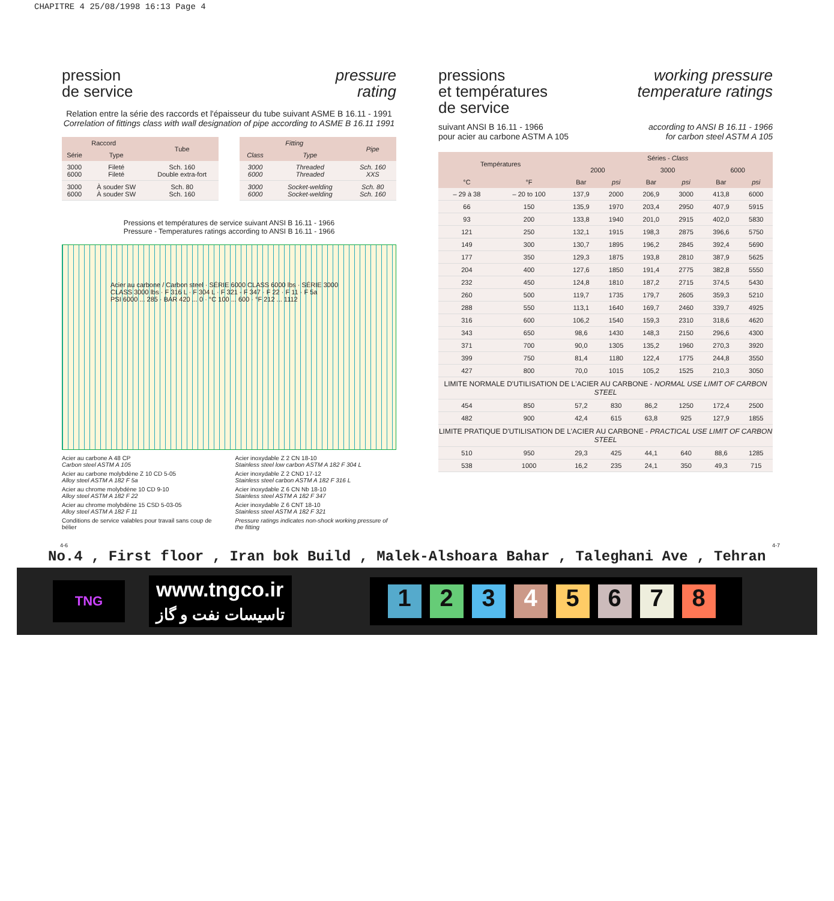CHAPITRE 4 25/08/1998 16:13 Page 4
pression
de service
pressure
rating
Relation entre la série des raccords et l'épaisseur du tube suivant ASME B 16.11 - 1991
Correlation of fittings class with wall designation of pipe according to ASME B 16.11 1991
| Raccord | | Tube |
| --- | --- | --- |
| Série | Type | |
| 3000 6000 | Fileté Fileté | Sch. 160 Double extra-fort |
| 3000 6000 | À souder SW À souder SW | Sch. 80 Sch. 160 |
| Fitting | | Pipe |
| --- | --- | --- |
| Class | Type | |
| 3000 6000 | Threaded Threaded | Sch. 160 XXS |
| 3000 6000 | Socket-welding Socket-welding | Sch. 80 Sch. 160 |
Pressions et températures de service suivant ANSI B 16.11 - 1966
Pressure - Temperatures ratings according to ANSI B 16.11 - 1966
Acier au carbone / Carbon steel · SÉRIE 6000 CLASS 6000 lbs · SÉRIE 3000 CLASS 3000 lbs · F 316 L · F 304 L · F 321 - F 347 · F 22 · F 11 · F 5a
PSI 6000 ... 285 · BAR 420 ... 0 · °C 100 ... 600 · °F 212 ... 1112
Acier au carbone A 48 CP
Carbon steel ASTM A 105
Acier inoxydable Z 2 CN 18-10
Stainless steel low carbon ASTM A 182 F 304 L
Acier au carbone molybdène Z 10 CD 5-05
Alloy steel ASTM A 182 F 5a
Acier inoxydable Z 2 CND 17-12
Stainless steel carbon ASTM A 182 F 316 L
Acier au chrome molybdène 10 CD 9-10
Alloy steel ASTM A 182 F 22
Acier inoxydable Z 6 CN Nb 18-10
Stainless steel ASTM A 182 F 347
Acier au chrome molybdène 15 CSD 5-03-05
Alloy steel ASTM A 182 F 11
Acier inoxydable Z 6 CNT 18-10
Stainless steel ASTM A 182 F 321
Conditions de service valables pour travail sans coup de bélier
Pressure ratings indicates non-shock working pressure of the fitting
pressions
et températures
de service
working pressure
temperature ratings
suivant ANSI B 16.11 - 1966
pour acier au carbone ASTM A 105
according to ANSI B 16.11 - 1966
for carbon steel ASTM A 105
| Températures | | Séries - Class | | | | | |
| --- | --- | --- | --- | --- | --- | --- | --- |
| | | 2000 | | 3000 | | 6000 | |
| °C | °F | Bar | psi | Bar | psi | Bar | psi |
| – 29 à 38 | – 20 to 100 | 137,9 | 2000 | 206,9 | 3000 | 413,8 | 6000 |
| 66 | 150 | 135,9 | 1970 | 203,4 | 2950 | 407,9 | 5915 |
| 93 | 200 | 133,8 | 1940 | 201,0 | 2915 | 402,0 | 5830 |
| 121 | 250 | 132,1 | 1915 | 198,3 | 2875 | 396,6 | 5750 |
| 149 | 300 | 130,7 | 1895 | 196,2 | 2845 | 392,4 | 5690 |
| 177 | 350 | 129,3 | 1875 | 193,8 | 2810 | 387,9 | 5625 |
| 204 | 400 | 127,6 | 1850 | 191,4 | 2775 | 382,8 | 5550 |
| 232 | 450 | 124,8 | 1810 | 187,2 | 2715 | 374,5 | 5430 |
| 260 | 500 | 119,7 | 1735 | 179,7 | 2605 | 359,3 | 5210 |
| 288 | 550 | 113,1 | 1640 | 169,7 | 2460 | 339,7 | 4925 |
| 316 | 600 | 106,2 | 1540 | 159,3 | 2310 | 318,6 | 4620 |
| 343 | 650 | 98,6 | 1430 | 148,3 | 2150 | 296,6 | 4300 |
| 371 | 700 | 90,0 | 1305 | 135,2 | 1960 | 270,3 | 3920 |
| 399 | 750 | 81,4 | 1180 | 122,4 | 1775 | 244,8 | 3550 |
| 427 | 800 | 70,0 | 1015 | 105,2 | 1525 | 210,3 | 3050 |
| LIMITE NORMALE D'UTILISATION DE L'ACIER AU CARBONE - NORMAL USE LIMIT OF CARBON STEEL | | | | | | | |
| 454 | 850 | 57,2 | 830 | 86,2 | 1250 | 172,4 | 2500 |
| 482 | 900 | 42,4 | 615 | 63,8 | 925 | 127,9 | 1855 |
| LIMITE PRATIQUE D'UTILISATION DE L'ACIER AU CARBONE - PRACTICAL USE LIMIT OF CARBON STEEL | | | | | | | |
| 510 | 950 | 29,3 | 425 | 44,1 | 640 | 88,6 | 1285 |
| 538 | 1000 | 16,2 | 235 | 24,1 | 350 | 49,3 | 715 |
4-6 4-7
No.4 , First floor , Iran bok Build , Malek-Alshoara Bahar , Taleghani Ave , Tehran
TNG
www.tngco.ir
تاسیسات نفت و گاز
12345678